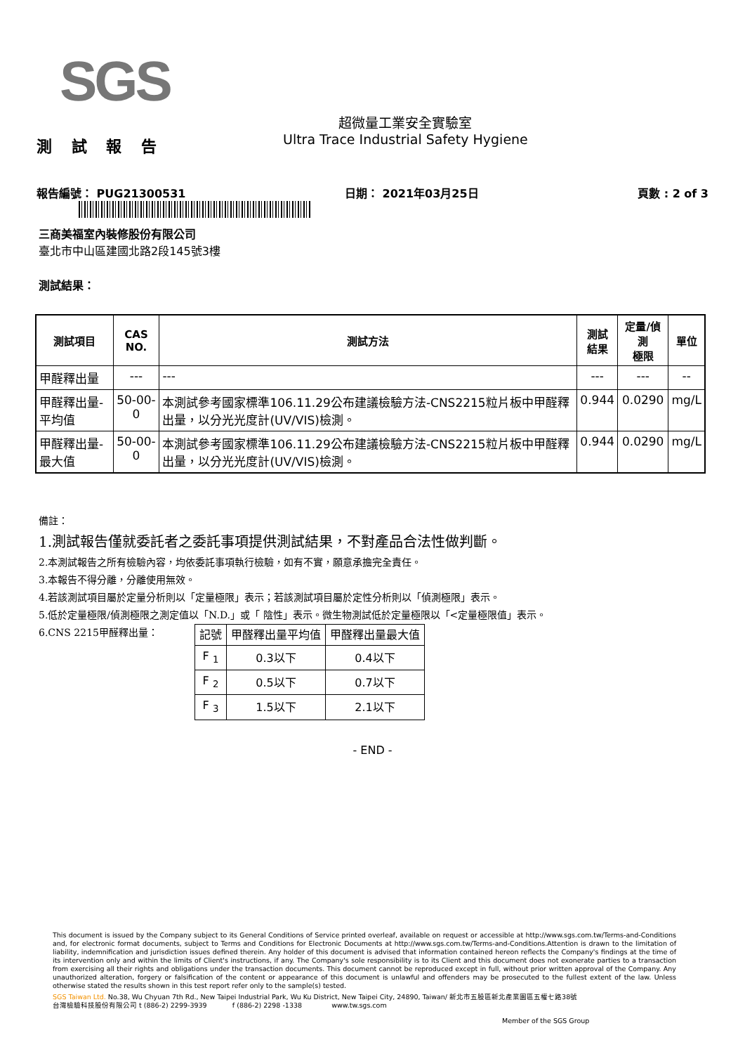SGS
測 試 報 告
超微量工業安全實驗室
Ultra Trace Industrial Safety Hygiene
報告編號： PUG21300531 日期： 2021年03月25日 頁數 : 2 of 3
三商美福室內裝修股份有限公司
臺北市中山區建國北路2段145號3樓
測試結果：
| 測試項目 | CAS NO. | 測試方法 | 測試 結果 | 定量/偵測 極限 | 單位 |
| --- | --- | --- | --- | --- | --- |
| 甲醛釋出量 | --- | --- | --- | --- | -- |
| 甲醛釋出量-平均值 | 50-00-0 | 本測試參考國家標準106.11.29公布建議檢驗方法-CNS2215粒片板中甲醛釋出量，以分光光度計(UV/VIS)檢測。 | 0.944 | 0.0290 | mg/L |
| 甲醛釋出量-最大值 | 50-00-0 | 本測試參考國家標準106.11.29公布建議檢驗方法-CNS2215粒片板中甲醛釋出量，以分光光度計(UV/VIS)檢測。 | 0.944 | 0.0290 | mg/L |
備註：
1.測試報告僅就委託者之委託事項提供測試結果，不對產品合法性做判斷。
2.本測試報告之所有檢驗內容，均依委託事項執行檢驗，如有不實，願意承擔完全責任。
3.本報告不得分離，分離使用無效。
4.若該測試項目屬於定量分析則以「定量極限」表示；若該測試項目屬於定性分析則以「偵測極限」表示。
5.低於定量極限/偵測極限之測定值以「N.D.」或「 陰性」表示。微生物測試低於定量極限以「<定量極限值」表示。
6.CNS 2215甲醛釋出量：
| 記號 | 甲醛釋出量平均值 | 甲醛釋出量最大值 |
| --- | --- | --- |
| F <sub>1</sub> | 0.3以下 | 0.4以下 |
| F <sub>2</sub> | 0.5以下 | 0.7以下 |
| F <sub>3</sub> | 1.5以下 | 2.1以下 |
- END -
This document is issued by the Company subject to its General Conditions of Service printed overleaf, available on request or accessible at http://www.sgs.com.tw/Terms-and-Conditions and, for electronic format documents, subject to Terms and Conditions for Electronic Documents at http://www.sgs.com.tw/Terms-and-Conditions.Attention is drawn to the limitation of liability, indemnification and jurisdiction issues defined therein. Any holder of this document is advised that information contained hereon reflects the Company's findings at the time of its intervention only and within the limits of Client's instructions, if any. The Company's sole responsibility is to its Client and this document does not exonerate parties to a transaction from exercising all their rights and obligations under the transaction documents. This document cannot be reproduced except in full, without prior written approval of the Company. Any unauthorized alteration, forgery or falsification of the content or appearance of this document is unlawful and offenders may be prosecuted to the fullest extent of the law. Unless otherwise stated the results shown in this test report refer only to the sample(s) tested.
SGS Taiwan Ltd. No.38, Wu Chyuan 7th Rd., New Taipei Industrial Park, Wu Ku District, New Taipei City, 24890, Taiwan/ 新北市五股區新北產業園區五權七路38號
台灣檢驗科技股份有限公司 t (886-2) 2299-3939 f (886-2) 2298 -1338 www.tw.sgs.com
Member of the SGS Group